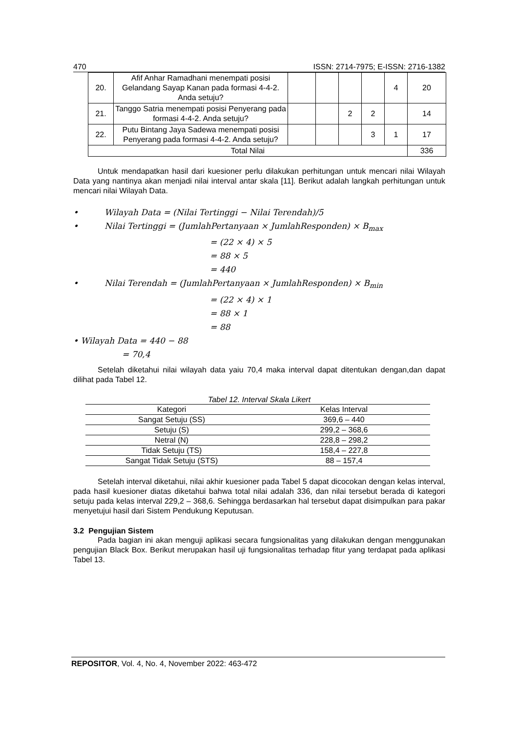470 ISSN: 2714-7975; E-ISSN: 2716-1382
| 20. | Afif Anhar Ramadhani menempati posisi Gelandang Sayap Kanan pada formasi 4-4-2. Anda setuju? | | | | | 4 | 20 |
| 21. | Tanggo Satria menempati posisi Penyerang pada formasi 4-4-2. Anda setuju? | | | 2 | 2 | | 14 |
| 22. | Putu Bintang Jaya Sadewa menempati posisi Penyerang pada formasi 4-4-2. Anda setuju? | | | | 3 | 1 | 17 |
| Total Nilai | | | | | | | 336 |
Untuk mendapatkan hasil dari kuesioner perlu dilakukan perhitungan untuk mencari nilai Wilayah Data yang nantinya akan menjadi nilai interval antar skala [11]. Berikut adalah langkah perhitungan untuk mencari nilai Wilayah Data.
• Wilayah Data = (Nilai Tertinggi − Nilai Terendah)/5
• Nilai Tertinggi = (JumlahPertanyaan × JumlahResponden) × B<sub>max</sub>
= (22 × 4) × 5
= 88 × 5
= 440
• Nilai Terendah = (JumlahPertanyaan × JumlahResponden) × B<sub>min</sub>
= (22 × 4) × 1
= 88 × 1
= 88
• Wilayah Data = 440 − 88
= 70,4
Setelah diketahui nilai wilayah data yaiu 70,4 maka interval dapat ditentukan dengan,dan dapat dilihat pada Tabel 12.
Tabel 12. Interval Skala Likert
| Kategori | Kelas Interval |
| --- | --- |
| Sangat Setuju (SS) | 369,6 – 440 |
| Setuju (S) | 299,2 – 368,6 |
| Netral (N) | 228,8 – 298,2 |
| Tidak Setuju (TS) | 158,4 – 227,8 |
| Sangat Tidak Setuju (STS) | 88 – 157,4 |
Setelah interval diketahui, nilai akhir kuesioner pada Tabel 5 dapat dicocokan dengan kelas interval, pada hasil kuesioner diatas diketahui bahwa total nilai adalah 336, dan nilai tersebut berada di kategori setuju pada kelas interval 229,2 – 368,6. Sehingga berdasarkan hal tersebut dapat disimpulkan para pakar menyetujui hasil dari Sistem Pendukung Keputusan.
3.2 Pengujian Sistem
Pada bagian ini akan menguji aplikasi secara fungsionalitas yang dilakukan dengan menggunakan pengujian Black Box. Berikut merupakan hasil uji fungsionalitas terhadap fitur yang terdapat pada aplikasi Tabel 13.
REPOSITOR, Vol. 4, No. 4, November 2022: 463-472